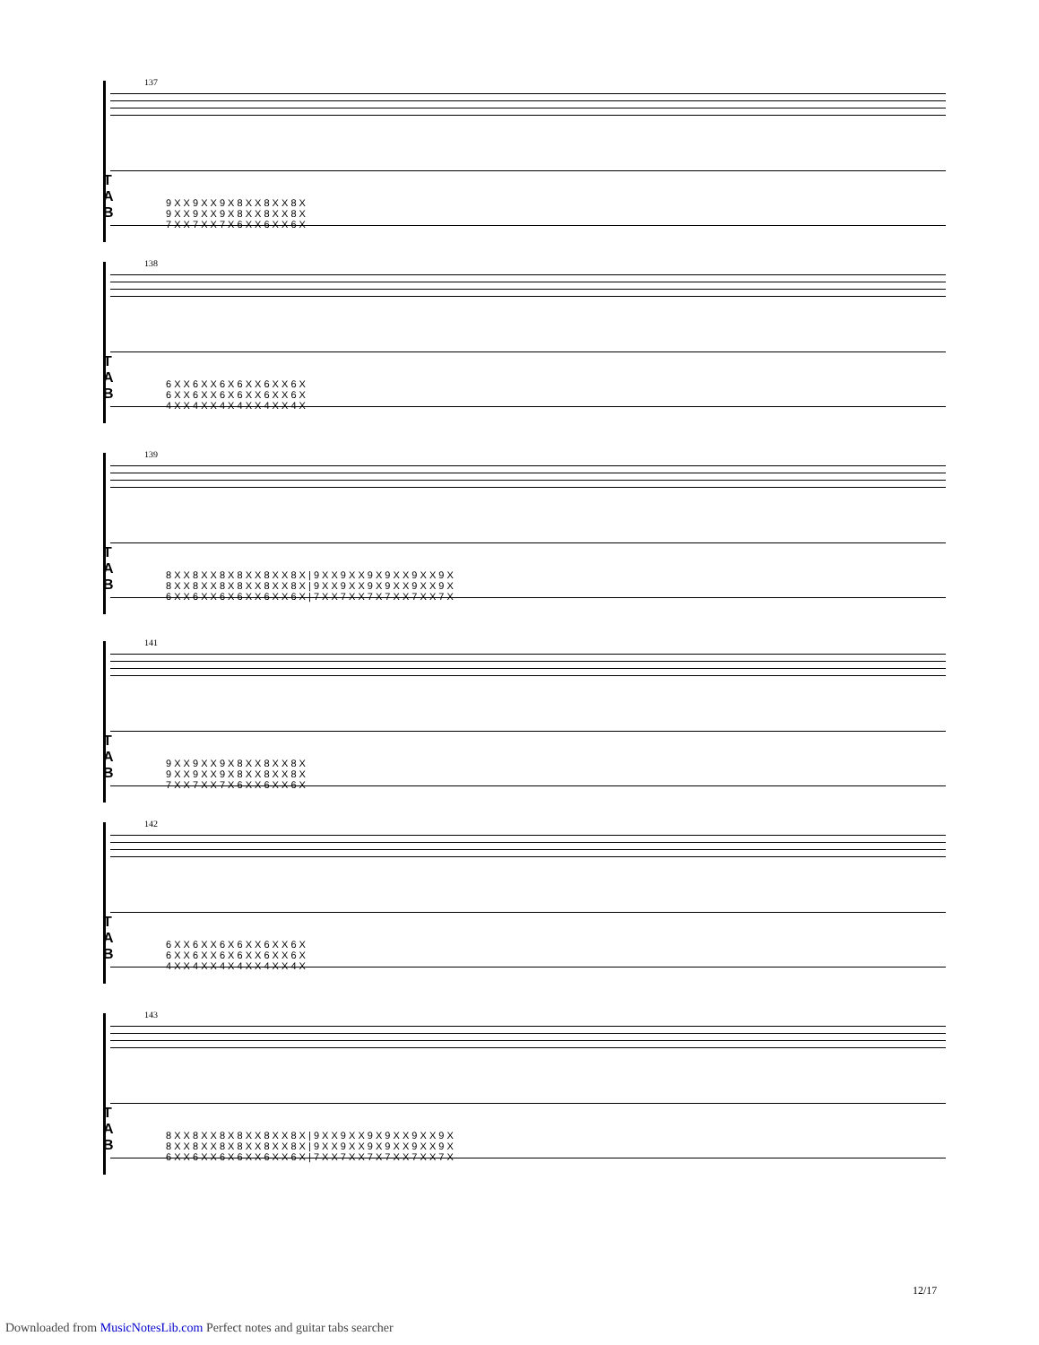137
T
A
B
9 X X 9 X X 9 X 8 X X 8 X X 8 X
9 X X 9 X X 9 X 8 X X 8 X X 8 X
7 X X 7 X X 7 X 6 X X 6 X X 6 X
138
T
A
B
6 X X 6 X X 6 X 6 X X 6 X X 6 X
6 X X 6 X X 6 X 6 X X 6 X X 6 X
4 X X 4 X X 4 X 4 X X 4 X X 4 X
139
T
A
B
8 X X 8 X X 8 X 8 X X 8 X X 8 X | 9 X X 9 X X 9 X 9 X X 9 X X 9 X
8 X X 8 X X 8 X 8 X X 8 X X 8 X | 9 X X 9 X X 9 X 9 X X 9 X X 9 X
6 X X 6 X X 6 X 6 X X 6 X X 6 X | 7 X X 7 X X 7 X 7 X X 7 X X 7 X
141
T
A
B
9 X X 9 X X 9 X 8 X X 8 X X 8 X
9 X X 9 X X 9 X 8 X X 8 X X 8 X
7 X X 7 X X 7 X 6 X X 6 X X 6 X
142
T
A
B
6 X X 6 X X 6 X 6 X X 6 X X 6 X
6 X X 6 X X 6 X 6 X X 6 X X 6 X
4 X X 4 X X 4 X 4 X X 4 X X 4 X
143
T
A
B
8 X X 8 X X 8 X 8 X X 8 X X 8 X | 9 X X 9 X X 9 X 9 X X 9 X X 9 X
8 X X 8 X X 8 X 8 X X 8 X X 8 X | 9 X X 9 X X 9 X 9 X X 9 X X 9 X
6 X X 6 X X 6 X 6 X X 6 X X 6 X | 7 X X 7 X X 7 X 7 X X 7 X X 7 X
12/17
Downloaded from MusicNotesLib.com Perfect notes and guitar tabs searcher